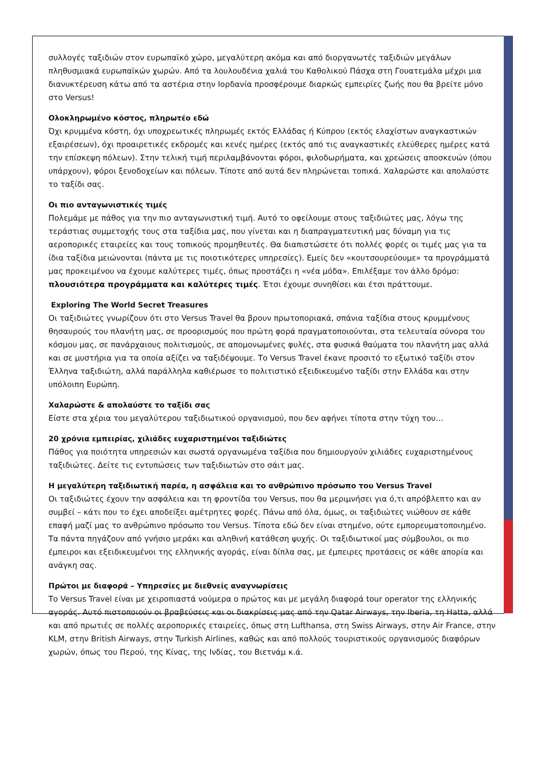συλλογές ταξιδιών στον ευρωπαϊκό χώρο, μεγαλύτερη ακόμα και από διοργανωτές ταξιδιών μεγάλων πληθυσμιακά ευρωπαϊκών χωρών. Από τα λουλουδένια χαλιά του Καθολικού Πάσχα στη Γουατεμάλα μέχρι μια διανυκτέρευση κάτω από τα αστέρια στην Ιορδανία προσφέρουμε διαρκώς εμπειρίες ζωής που θα βρείτε μόνο στο Versus!
Ολοκληρωμένο κόστος, πληρωτέο εδώ
Όχι κρυμμένα κόστη, όχι υποχρεωτικές πληρωμές εκτός Ελλάδας ή Κύπρου (εκτός ελαχίστων αναγκαστικών εξαιρέσεων), όχι προαιρετικές εκδρομές και κενές ημέρες (εκτός από τις αναγκαστικές ελεύθερες ημέρες κατά την επίσκεψη πόλεων). Στην τελική τιμή περιλαμβάνονται φόροι, φιλοδωρήματα, και χρεώσεις αποσκευών (όπου υπάρχουν), φόροι ξενοδοχείων και πόλεων. Τίποτε από αυτά δεν πληρώνεται τοπικά. Χαλαρώστε και απολαύστε το ταξίδι σας.
Οι πιο ανταγωνιστικές τιμές
Πολεμάμε με πάθος για την πιο ανταγωνιστική τιμή. Αυτό το οφείλουμε στους ταξιδιώτες μας, λόγω της τεράστιας συμμετοχής τους στα ταξίδια μας, που γίνεται και η διαπραγματευτική μας δύναμη για τις αεροπορικές εταιρείες και τους τοπικούς προμηθευτές. Θα διαπιστώσετε ότι πολλές φορές οι τιμές μας για τα ίδια ταξίδια μειώνονται (πάντα με τις ποιοτικότερες υπηρεσίες). Εμείς δεν «κουτσουρεύουμε» τα προγράμματά μας προκειμένου να έχουμε καλύτερες τιμές, όπως προστάζει η «νέα μόδα». Επιλέξαμε τον άλλο δρόμο: πλουσιότερα προγράμματα και καλύτερες τιμές. Έτσι έχουμε συνηθίσει και έτσι πράττουμε.
Exploring The World Secret Treasures
Οι ταξιδιώτες γνωρίζουν ότι στο Versus Travel θα βρουν πρωτοποριακά, σπάνια ταξίδια στους κρυμμένους θησαυρούς του πλανήτη μας, σε προορισμούς που πρώτη φορά πραγματοποιούνται, στα τελευταία σύνορα του κόσμου μας, σε πανάρχαιους πολιτισμούς, σε απομονωμένες φυλές, στα φυσικά θαύματα του πλανήτη μας αλλά και σε μυστήρια για τα οποία αξίζει να ταξιδέψουμε. Το Versus Travel έκανε προσιτό το εξωτικό ταξίδι στον Έλληνα ταξιδιώτη, αλλά παράλληλα καθιέρωσε το πολιτιστικό εξειδικευμένο ταξίδι στην Ελλάδα και στην υπόλοιπη Ευρώπη.
Χαλαρώστε & απολαύστε το ταξίδι σας
Είστε στα χέρια του μεγαλύτερου ταξιδιωτικού οργανισμού, που δεν αφήνει τίποτα στην τύχη του…
20 χρόνια εμπειρίας, χιλιάδες ευχαριστημένοι ταξιδιώτες
Πάθος για ποιότητα υπηρεσιών και σωστά οργανωμένα ταξίδια που δημιουργούν χιλιάδες ευχαριστημένους ταξιδιώτες. Δείτε τις εντυπώσεις των ταξιδιωτών στο σάιτ μας.
Η μεγαλύτερη ταξιδιωτική παρέα, η ασφάλεια και το ανθρώπινο πρόσωπο του Versus Travel
Οι ταξιδιώτες έχουν την ασφάλεια και τη φροντίδα του Versus, που θα μεριμνήσει για ό,τι απρόβλεπτο και αν συμβεί – κάτι που το έχει αποδείξει αμέτρητες φορές. Πάνω από όλα, όμως, οι ταξιδιώτες νιώθουν σε κάθε επαφή μαζί μας το ανθρώπινο πρόσωπο του Versus. Τίποτα εδώ δεν είναι στημένο, ούτε εμπορευματοποιημένο. Τα πάντα πηγάζουν από γνήσιο μεράκι και αληθινή κατάθεση ψυχής. Οι ταξιδιωτικοί μας σύμβουλοι, οι πιο έμπειροι και εξειδικευμένοι της ελληνικής αγοράς, είναι δίπλα σας, με έμπειρες προτάσεις σε κάθε απορία και ανάγκη σας.
Πρώτοι με διαφορά – Υπηρεσίες με διεθνείς αναγνωρίσεις
Το Versus Travel είναι με χειροπιαστά νούμερα ο πρώτος και με μεγάλη διαφορά tour operator της ελληνικής αγοράς. Αυτό πιστοποιούν οι βραβεύσεις και οι διακρίσεις μας από την Qatar Airways, την Iberia, τη Hatta, αλλά και από πρωτιές σε πολλές αεροπορικές εταιρείες, όπως στη Lufthansa, στη Swiss Airways, στην Air France, στην KLM, στην British Airways, στην Turkish Airlines, καθώς και από πολλούς τουριστικούς οργανισμούς διαφόρων χωρών, όπως του Περού, της Κίνας, της Ινδίας, του Βιετνάμ κ.ά.